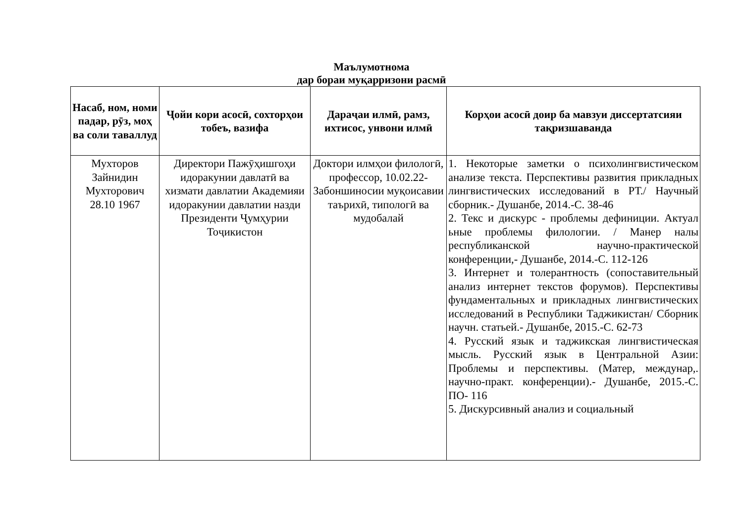Маълумотнома
дар бораи муқарризони расмӣ
| Насаб, ном, номи падар, рӯз, моҳ ва соли таваллуд | Ҷойи кори асосӣ, сохторҳои тобеъ, вазифа | Дараҷаи илмӣ, рамз, ихтисос, унвони илмӣ | Корҳои асосӣ доир ба мавзуи диссертатсияи тақризшаванда |
| --- | --- | --- | --- |
| Мухторов Зайнидин Мухторович 28.10 1967 | Директори Пажӯҳишгоҳи идоракунии давлатӣ ва хизмати давлатии Академияи идоракунии давлатии назди Президенти Ҷумҳурии Тоҷикистон | Доктори илмҳои филологӣ, профессор, 10.02.22- Забоншиносии муқоисавии таърихӣ, типологӣ ва мудобалай | 1. Некоторые заметки о психолингвистическом анализе текста. Перспективы развития прикладных лингвистических исследований в РТ./ Научный сборник.- Душанбе, 2014.-С. 38-46 2. Текс и дискурс - проблемы дефиниции. Актуал ьные проблемы филологии. / Манер налы республиканской научно-практической конференции,- Душанбе, 2014.-С. 112-126 3. Интернет и толерантность (сопоставительный анализ интернет текстов форумов). Перспективы фундаментальных и прикладных лингвистических исследований в Республики Таджикистан/ Сборник научн. статьей.- Душанбе, 2015.-С. 62-73 4. Русский язык и таджикская лингвистическая мысль. Русский язык в Центральной Азии: Проблемы и перспективы. (Матер, междунар,. научно-практ. конференции).- Душанбе, 2015.-С. ПО- 116 5. Дискурсивный анализ и социальный |